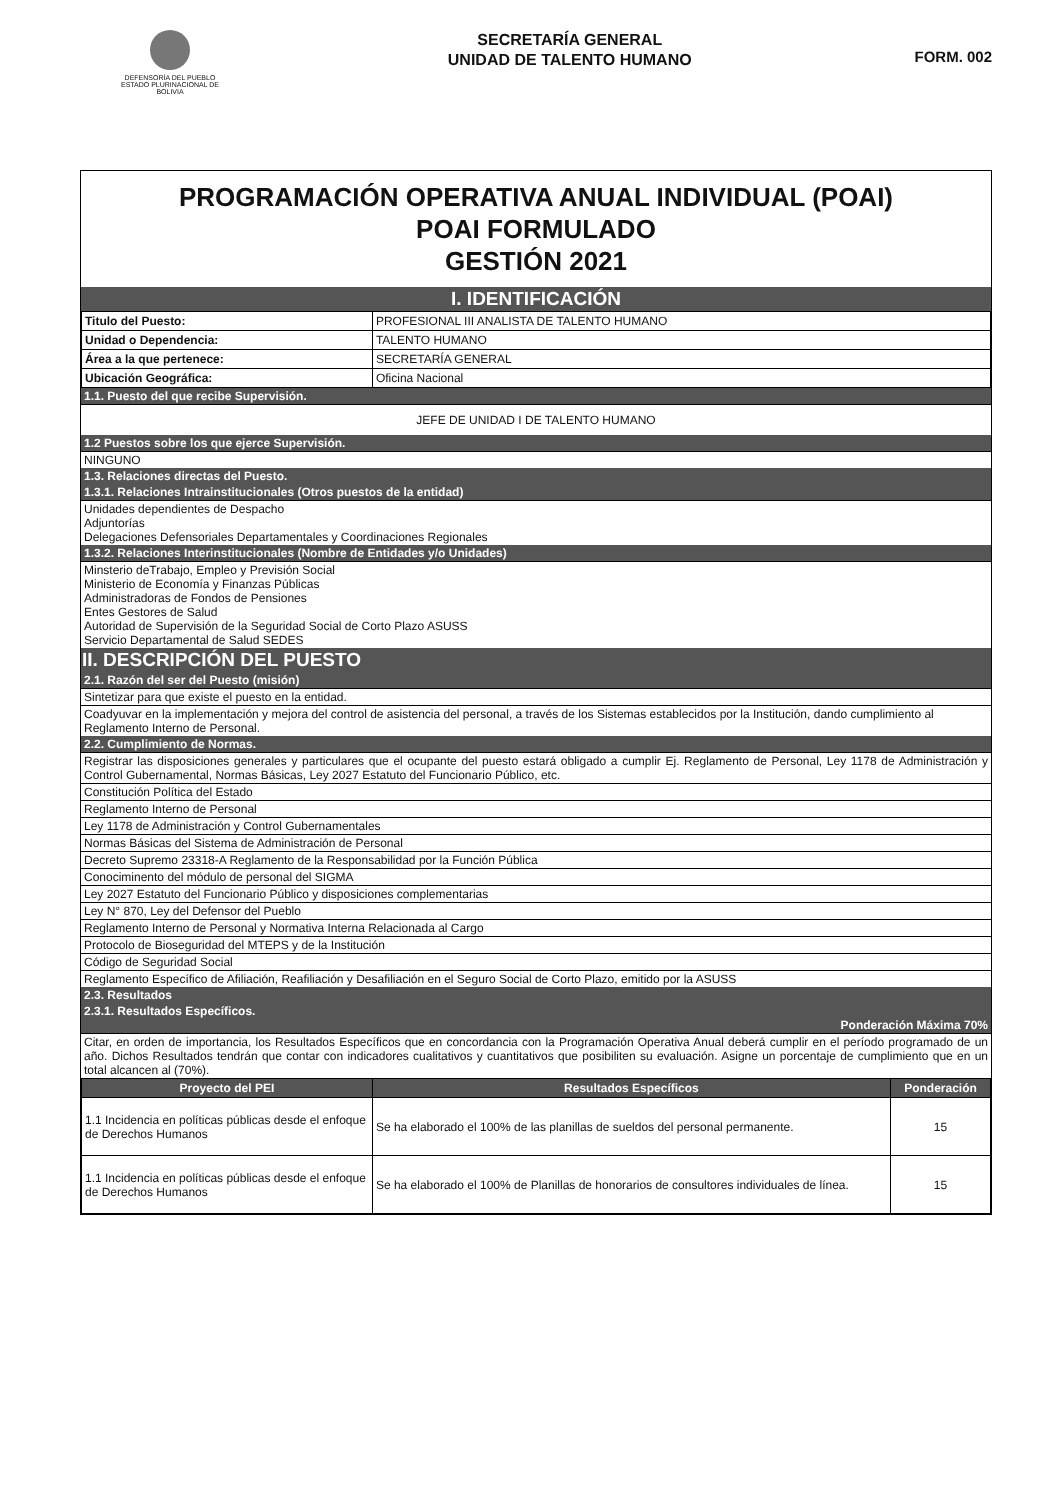DEFENSORÍA DEL PUEBLO
ESTADO PLURINACIONAL DE BOLIVIA
SECRETARÍA GENERAL
UNIDAD DE TALENTO HUMANO
FORM. 002
PROGRAMACIÓN OPERATIVA ANUAL INDIVIDUAL (POAI)
POAI FORMULADO
GESTIÓN 2021
I. IDENTIFICACIÓN
| Titulo del Puesto: | PROFESIONAL III ANALISTA DE TALENTO HUMANO |
| Unidad o Dependencia: | TALENTO HUMANO |
| Área a la que pertenece: | SECRETARÍA GENERAL |
| Ubicación Geográfica: | Oficina Nacional |
1.1. Puesto del que recibe Supervisión.
JEFE DE UNIDAD I DE TALENTO HUMANO
1.2 Puestos sobre los que ejerce Supervisión.
NINGUNO
1.3. Relaciones directas del Puesto.
1.3.1. Relaciones Intrainstitucionales (Otros puestos de la entidad)
Unidades dependientes de Despacho
Adjuntorías
Delegaciones Defensoriales Departamentales y Coordinaciones Regionales
1.3.2. Relaciones Interinstitucionales (Nombre de Entidades y/o Unidades)
Minsterio deTrabajo, Empleo y Previsión Social
Ministerio de Economía y Finanzas Públicas
Administradoras de Fondos de Pensiones
Entes Gestores de Salud
Autoridad de Supervisión de la Seguridad Social de Corto Plazo ASUSS
Servicio Departamental de Salud SEDES
II. DESCRIPCIÓN DEL PUESTO
2.1. Razón del ser del Puesto (misión)
Sintetizar para que existe el puesto en la entidad.
Coadyuvar en la implementación y mejora del control de asistencia del personal, a través de los Sistemas establecidos por la Institución, dando cumplimiento al Reglamento Interno de Personal.
2.2. Cumplimiento de Normas.
Registrar las disposiciones generales y particulares que el ocupante del puesto estará obligado a cumplir Ej. Reglamento de Personal, Ley 1178 de Administración y Control Gubernamental, Normas Básicas, Ley 2027 Estatuto del Funcionario Público, etc.
Constitución Política del Estado
Reglamento Interno de Personal
Ley 1178 de Administración y Control Gubernamentales
Normas Básicas del Sistema de Administración de Personal
Decreto Supremo 23318-A Reglamento de la Responsabilidad por la Función Pública
Conociminento del módulo de personal del SIGMA
Ley 2027 Estatuto del Funcionario Público y disposiciones complementarias
Ley N° 870, Ley del Defensor del Pueblo
Reglamento Interno de Personal y Normativa Interna Relacionada al Cargo
Protocolo de Bioseguridad del MTEPS y de la Institución
Código de Seguridad Social
Reglamento Específico de Afiliación, Reafiliación y Desafiliación en el Seguro Social de Corto Plazo, emitido por la ASUSS
2.3. Resultados
2.3.1. Resultados Específicos.
Ponderación Máxima 70%
Citar, en orden de importancia, los Resultados Específicos que en concordancia con la Programación Operativa Anual deberá cumplir en el período programado de un año. Dichos Resultados tendrán que contar con indicadores cualitativos y cuantitativos que posibiliten su evaluación. Asigne un porcentaje de cumplimiento que en un total alcancen al (70%).
| Proyecto del PEI | Resultados Específicos | Ponderación |
| --- | --- | --- |
| 1.1 Incidencia en políticas públicas desde el enfoque de Derechos Humanos | Se ha elaborado el 100% de las planillas de sueldos del personal permanente. | 15 |
| 1.1 Incidencia en políticas públicas desde el enfoque de Derechos Humanos | Se ha elaborado el 100% de Planillas de honorarios de consultores individuales de línea. | 15 |